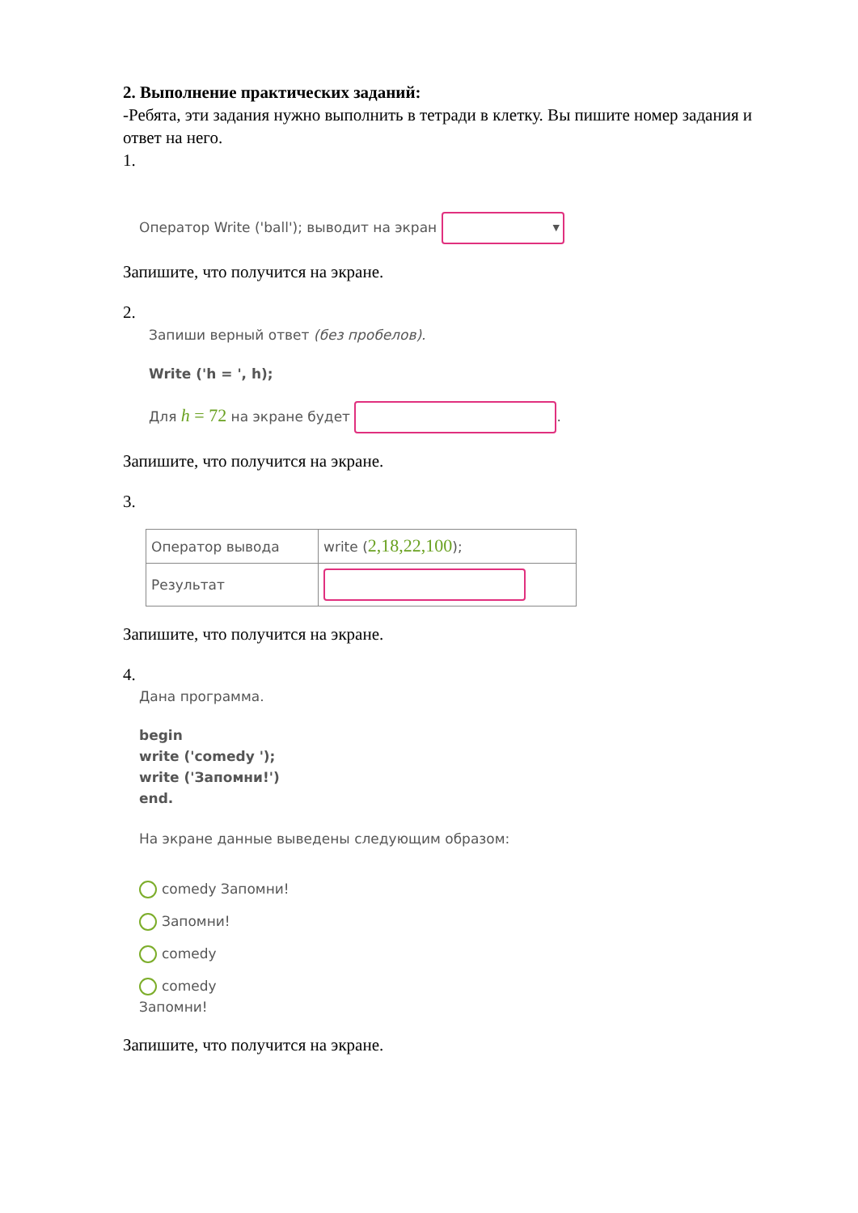2. Выполнение практических заданий:
-Ребята, эти задания нужно выполнить в тетради в клетку. Вы пишите номер задания и ответ на него.
1.
Оператор Write ('ball'); выводит на экран ▼
Запишите, что получится на экране.
2.
Запиши верный ответ (без пробелов).
Write ('h = ', h);
Для h = 72 на экране будет .
Запишите, что получится на экране.
3.
| Оператор вывода | write ( 2,18,22,100 ); |
| Результат | |
Запишите, что получится на экране.
4.
Дана программа.
begin
write ('comedy ');
write ('Запомни!')
end.
На экране данные выведены следующим образом:
comedy Запомни!
Запомни!
comedy
comedy
Запомни!
Запишите, что получится на экране.